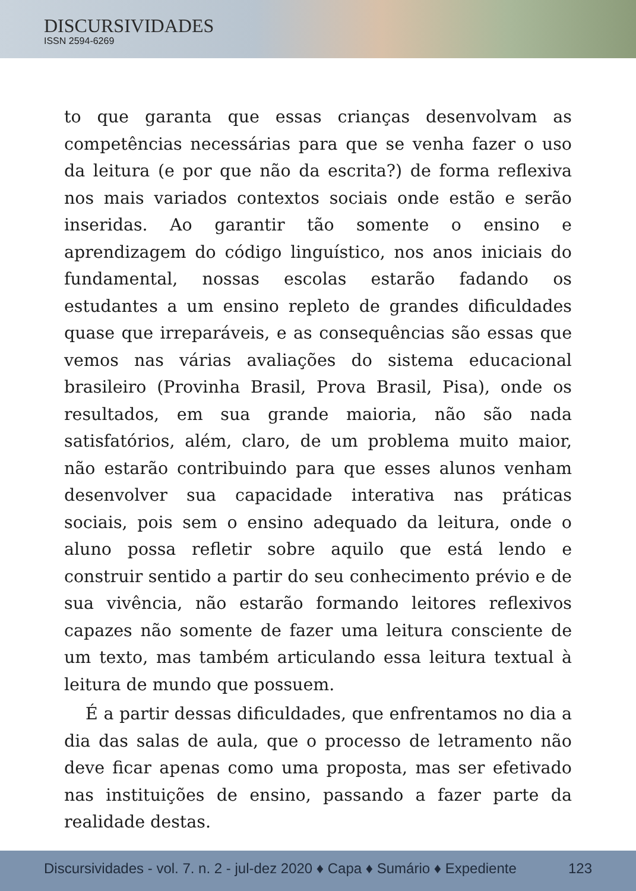DISCURSIVIDADES
ISSN 2594-6269
to que garanta que essas crianças desenvolvam as competências necessárias para que se venha fazer o uso da leitura (e por que não da escrita?) de forma reflexiva nos mais variados contextos sociais onde estão e serão inseridas. Ao garantir tão somente o ensino e aprendizagem do código linguístico, nos anos iniciais do fundamental, nossas escolas estarão fadando os estudantes a um ensino repleto de grandes dificuldades quase que irreparáveis, e as consequências são essas que vemos nas várias avaliações do sistema educacional brasileiro (Provinha Brasil, Prova Brasil, Pisa), onde os resultados, em sua grande maioria, não são nada satisfatórios, além, claro, de um problema muito maior, não estarão contribuindo para que esses alunos venham desenvolver sua capacidade interativa nas práticas sociais, pois sem o ensino adequado da leitura, onde o aluno possa refletir sobre aquilo que está lendo e construir sentido a partir do seu conhecimento prévio e de sua vivência, não estarão formando leitores reflexivos capazes não somente de fazer uma leitura consciente de um texto, mas também articulando essa leitura textual à leitura de mundo que possuem.
É a partir dessas dificuldades, que enfrentamos no dia a dia das salas de aula, que o processo de letramento não deve ficar apenas como uma proposta, mas ser efetivado nas instituições de ensino, passando a fazer parte da realidade destas.
Discursividades - vol. 7. n. 2 - jul-dez 2020 ♦ Capa ♦ Sumário ♦ Expediente 123